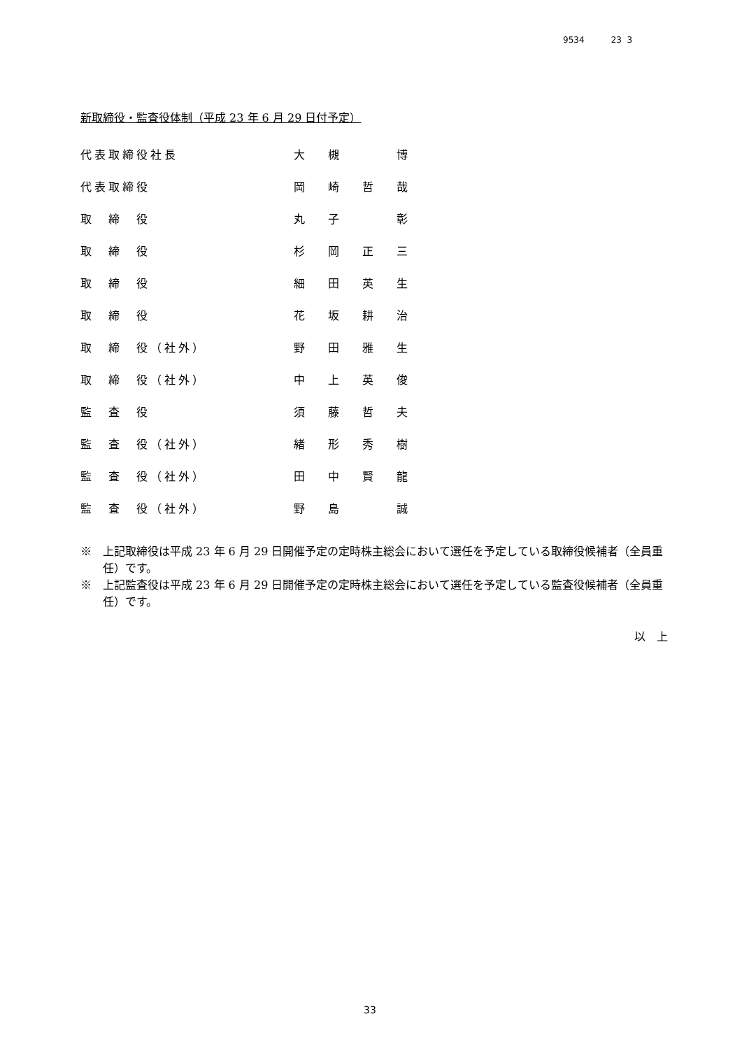9534 23 3
新取締役・監査役体制（平成 23 年 6 月 29 日付予定）
| 代表取締役社長 | 大 槻 博 |
| 代表取締役 | 岡 崎 哲 哉 |
| 取 締 役 | 丸 子 彰 |
| 取 締 役 | 杉 岡 正 三 |
| 取 締 役 | 細 田 英 生 |
| 取 締 役 | 花 坂 耕 治 |
| 取 締 役（社外） | 野 田 雅 生 |
| 取 締 役（社外） | 中 上 英 俊 |
| 監 査 役 | 須 藤 哲 夫 |
| 監 査 役（社外） | 緒 形 秀 樹 |
| 監 査 役（社外） | 田 中 賢 龍 |
| 監 査 役（社外） | 野 島 誠 |
※　上記取締役は平成 23 年 6 月 29 日開催予定の定時株主総会において選任を予定している取締役候補者（全員重任）です。
※　上記監査役は平成 23 年 6 月 29 日開催予定の定時株主総会において選任を予定している監査役候補者（全員重任）です。
以　上
33